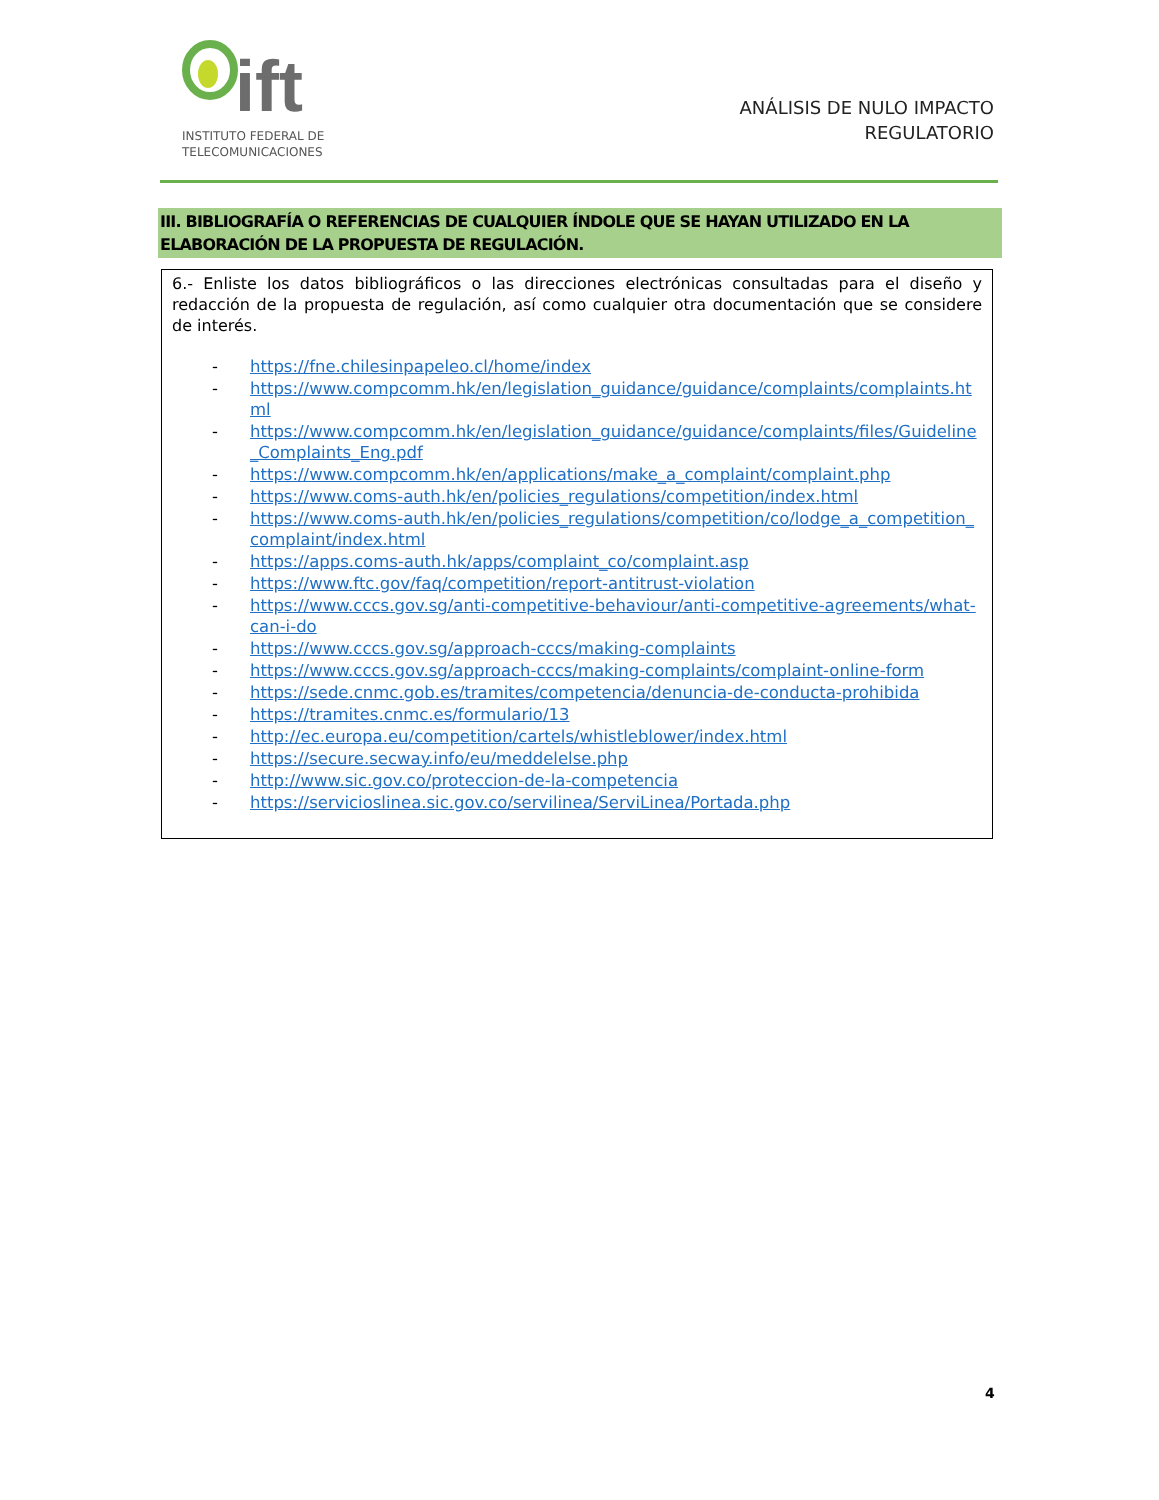ift
INSTITUTO FEDERAL DE
TELECOMUNICACIONES
ANÁLISIS DE NULO IMPACTO
REGULATORIO
III. BIBLIOGRAFÍA O REFERENCIAS DE CUALQUIER ÍNDOLE QUE SE HAYAN UTILIZADO EN LA ELABORACIÓN DE LA PROPUESTA DE REGULACIÓN.
6.- Enliste los datos bibliográficos o las direcciones electrónicas consultadas para el diseño y redacción de la propuesta de regulación, así como cualquier otra documentación que se considere de interés.
- https://fne.chilesinpapeleo.cl/home/index
- https://www.compcomm.hk/en/legislation_guidance/guidance/complaints/complaints.html
- https://www.compcomm.hk/en/legislation_guidance/guidance/complaints/files/Guideline_Complaints_Eng.pdf
- https://www.compcomm.hk/en/applications/make_a_complaint/complaint.php
- https://www.coms-auth.hk/en/policies_regulations/competition/index.html
- https://www.coms-auth.hk/en/policies_regulations/competition/co/lodge_a_competition_complaint/index.html
- https://apps.coms-auth.hk/apps/complaint_co/complaint.asp
- https://www.ftc.gov/faq/competition/report-antitrust-violation
- https://www.cccs.gov.sg/anti-competitive-behaviour/anti-competitive-agreements/what-can-i-do
- https://www.cccs.gov.sg/approach-cccs/making-complaints
- https://www.cccs.gov.sg/approach-cccs/making-complaints/complaint-online-form
- https://sede.cnmc.gob.es/tramites/competencia/denuncia-de-conducta-prohibida
- https://tramites.cnmc.es/formulario/13
- http://ec.europa.eu/competition/cartels/whistleblower/index.html
- https://secure.secway.info/eu/meddelelse.php
- http://www.sic.gov.co/proteccion-de-la-competencia
- https://servicioslinea.sic.gov.co/servilinea/ServiLinea/Portada.php
4